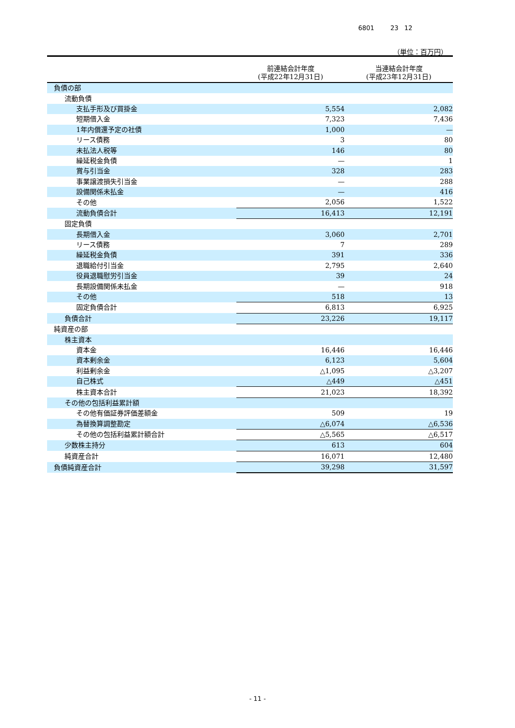6801 23 12
（単位：百万円）
| | 前連結会計年度 (平成22年12月31日) | 当連結会計年度 (平成23年12月31日) |
| --- | --- | --- |
| 負債の部 | | |
| 流動負債 | | |
| 支払手形及び買掛金 | 5,554 | 2,082 |
| 短期借入金 | 7,323 | 7,436 |
| 1年内償還予定の社債 | 1,000 | — |
| リース債務 | 3 | 80 |
| 未払法人税等 | 146 | 80 |
| 繰延税金負債 | — | 1 |
| 賞与引当金 | 328 | 283 |
| 事業譲渡損失引当金 | — | 288 |
| 設備関係未払金 | — | 416 |
| その他 | 2,056 | 1,522 |
| 流動負債合計 | 16,413 | 12,191 |
| 固定負債 | | |
| 長期借入金 | 3,060 | 2,701 |
| リース債務 | 7 | 289 |
| 繰延税金負債 | 391 | 336 |
| 退職給付引当金 | 2,795 | 2,640 |
| 役員退職慰労引当金 | 39 | 24 |
| 長期設備関係未払金 | — | 918 |
| その他 | 518 | 13 |
| 固定負債合計 | 6,813 | 6,925 |
| 負債合計 | 23,226 | 19,117 |
| 純資産の部 | | |
| 株主資本 | | |
| 資本金 | 16,446 | 16,446 |
| 資本剰余金 | 6,123 | 5,604 |
| 利益剰余金 | △1,095 | △3,207 |
| 自己株式 | △449 | △451 |
| 株主資本合計 | 21,023 | 18,392 |
| その他の包括利益累計額 | | |
| その他有価証券評価差額金 | 509 | 19 |
| 為替換算調整勘定 | △6,074 | △6,536 |
| その他の包括利益累計額合計 | △5,565 | △6,517 |
| 少数株主持分 | 613 | 604 |
| 純資産合計 | 16,071 | 12,480 |
| 負債純資産合計 | 39,298 | 31,597 |
- 11 -